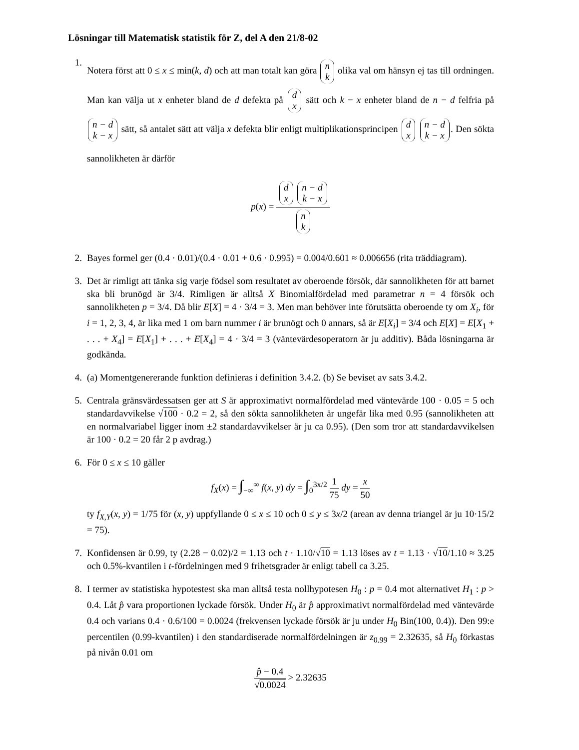Lösningar till Matematisk statistik för Z, del A den 21/8-02
1.
Notera först att 0 ≤ x ≤ min(k, d) och att man totalt kan göra n k olika val om hänsyn ej tas till ordningen. Man kan välja ut x enheter bland de d defekta på d x sätt och k − x enheter bland de n − d felfria på n − d k − x sätt, så antalet sätt att välja x defekta blir enligt multiplikationsprincipen d x n − d k − x. Den sökta sannolikheten är därför
p(x) = d x n − d k − x n k
2. Bayes formel ger (0.4 · 0.01)/(0.4 · 0.01 + 0.6 · 0.995) = 0.004/0.601 ≈ 0.006656 (rita träddiagram).
3. Det är rimligt att tänka sig varje födsel som resultatet av oberoende försök, där sannolikheten för att barnet ska bli brunögd är 3/4. Rimligen är alltså X Binomialfördelad med parametrar n = 4 försök och sannolikheten p = 3/4. Då blir E[X] = 4 · 3/4 = 3. Men man behöver inte förutsätta oberoende ty om X<sub>i</sub>, för i = 1, 2, 3, 4, är lika med 1 om barn nummer i är brunögt och 0 annars, så är E[X<sub>i</sub>] = 3/4 och E[X] = E[X<sub>1</sub> + . . . + X<sub>4</sub>] = E[X<sub>1</sub>] + . . . + E[X<sub>4</sub>] = 4 · 3/4 = 3 (väntevärdesoperatorn är ju additiv). Båda lösningarna är godkända.
4. (a) Momentgenererande funktion definieras i definition 3.4.2. (b) Se beviset av sats 3.4.2.
5. Centrala gränsvärdessatsen ger att S är approximativt normalfördelad med väntevärde 100 · 0.05 = 5 och standardavvikelse √100 · 0.2 = 2, så den sökta sannolikheten är ungefär lika med 0.95 (sannolikheten att en normalvariabel ligger inom ±2 standardavvikelser är ju ca 0.95). (Den som tror att standardavvikelsen är 100 · 0.2 = 20 får 2 p avdrag.)
6. För 0 ≤ x ≤ 10 gäller
f<sub>X</sub>(x) = ∫<sub>−∞</sub><sup>∞</sup> f(x, y) dy = ∫<sub>0</sub><sup>3x/2</sup> 1 75 dy = x 50
ty f<sub>X,Y</sub>(x, y) = 1/75 för (x, y) uppfyllande 0 ≤ x ≤ 10 och 0 ≤ y ≤ 3x/2 (arean av denna triangel är ju 10·15/2 = 75).
7. Konfidensen är 0.99, ty (2.28 − 0.02)/2 = 1.13 och t · 1.10/√10 = 1.13 löses av t = 1.13 · √10/1.10 ≈ 3.25 och 0.5%-kvantilen i t-fördelningen med 9 frihetsgrader är enligt tabell ca 3.25.
8. I termer av statistiska hypotestest ska man alltså testa nollhypotesen H<sub>0</sub> : p = 0.4 mot alternativet H<sub>1</sub> : p > 0.4. Låt p̂ vara proportionen lyckade försök. Under H<sub>0</sub> är p̂ approximativt normalfördelad med väntevärde 0.4 och varians 0.4 · 0.6/100 = 0.0024 (frekvensen lyckade försök är ju under H<sub>0</sub> Bin(100, 0.4)). Den 99:e percentilen (0.99-kvantilen) i den standardiserade normalfördelningen är z<sub>0.99</sub> = 2.32635, så H<sub>0</sub> förkastas på nivån 0.01 om
p̂ − 0.4 √0.0024 > 2.32635